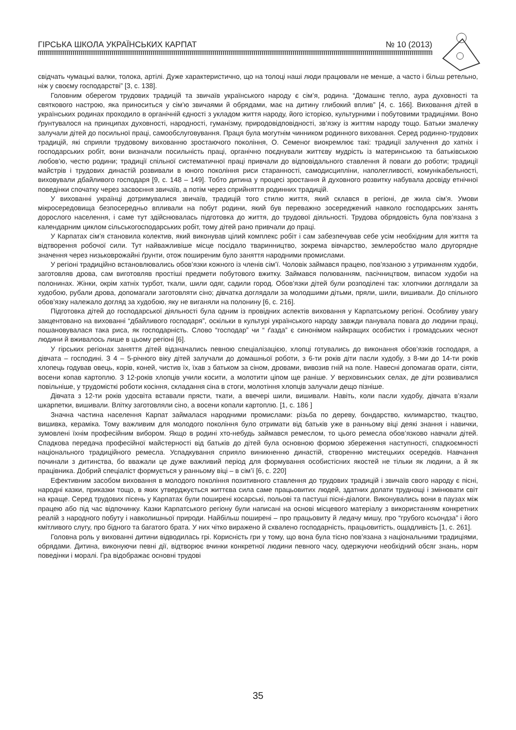ГІРСЬКА ШКОЛА УКРАЇНСЬКИХ КАРПАТ № 10 (2013)
свідчать чумацькі валки, толока, артілі. Дуже характеристично, що на толоці наші люди працювали не менше, а часто і більш ретельно, ніж у своєму господарстві” [3, с. 138].
Головним оберегом трудових традицій та звичаїв українського народу є сім’я, родина. “Домашнє тепло, аура духовності та святкового настрою, яка приноситься у сім’ю звичаями й обрядами, має на дитину глибокий вплив” [4, с. 166]. Виховання дітей в українських родинах проходило в органічній єдності з укладом життя народу, його історією, культурними і побутовими традиціями. Воно ґрунтувалося на принципах духовності, народності, гуманізму, природовідповідності, зв’язку із життям народу тощо. Батьки змалечку залучали дітей до посильної праці, самообслуговування. Праця була могутнім чинником родинного виховання. Серед родинно-трудових традицій, які сприяли трудовому вихованню зростаючого покоління, О. Семеног виокремлює такі: традиції залучення до хатніх і господарських робіт, вони визначали посильність праці, органічно поєднували життєву мудрість із материнською та батьківською любов’ю, честю родини; традиції спільної систематичної праці привчали до відповідального ставлення й поваги до роботи; традиції майстрів і трудових династій розвивали в юного покоління риси старанності, самодисципліни, наполегливості, комунікабельності, виховували дбайливого господаря [9, с. 148 – 149]. Тобто дитина у процесі зростання й духовного розвитку набувала досвіду етнічної поведінки спочатку через засвоєння звичаїв, а потім через сприйняття родинних традицій.
У вихованні українці дотримувалися звичаїв, традицій того стилю життя, який склався в регіоні, де жила сім’я. Умови мікросередовища безпосередньо впливали на побут родини, який був переважно зосереджений навколо господарських занять дорослого населення, і саме тут здійснювалась підготовка до життя, до трудової діяльності. Трудова обрядовість була пов’язана з календарним циклом сільськогосподарських робіт, тому дітей рано привчали до праці.
У Карпатах сім’я становила колектив, який виконував цілий комплекс робіт і сам забезпечував себе усім необхідним для життя та відтворення робочої сили. Тут найважливіше місце посідало тваринництво, зокрема вівчарство, землеробство мало другорядне значення через низьковрожайні ґрунти, отож поширеним було заняття народними промислами.
У регіоні традиційно встановлювались обов’язки кожного із членів сім’ї. Чоловік займався працею, пов’язаною з утриманням худоби, заготовляв дрова, сам виготовляв простіші предмети побутового вжитку. Займався полюванням, пасічництвом, випасом худоби на полонинах. Жінки, окрім хатніх турбот, ткали, шили одяг, садили город. Обов’язки дітей були розподілені так: хлопчики доглядали за худобою, рубали дрова, допомагали заготовляти сіно; дівчатка доглядали за молодшими дітьми, пряли, шили, вишивали. До спільного обов’язку належало догляд за худобою, яку не виганяли на полонину [6, с. 216].
Підготовка дітей до господарської діяльності була одним із провідних аспектів виховання у Карпатському регіоні. Особливу увагу закцентовано на вихованні “дбайливого господаря”, оскільки в культурі українського народу завжди панувала повага до людини праці, пошановувалася така риса, як господарність. Слово “господар” чи “ ґазда” є синонімом найкращих особистих і громадських чеснот людини й вживалось лише в цьому регіоні [6].
У гірських регіонах заняття дітей відзначались певною спеціалізацією, хлопці готувались до виконання обов’язків господаря, а дівчата – господині. З 4 – 5-річного віку дітей залучали до домашньої роботи, з 6-ти років діти пасли худобу, з 8-ми до 14-ти років хлопець годував овець, корів, коней, чистив їх, їхав з батьком за сіном, дровами, вивозив гній на поле. Навесні допомагав орати, сіяти, восени копав картоплю. З 12-років хлопців учили косити, а молотити ціпом ще раніше. У верховинських селах, де діти розвивалися повільніше, у трудомісткі роботи косіння, складання сіна в стоги, молотіння хлопців залучали дещо пізніше.
Дівчата з 12-ти років удосвіта вставали прясти, ткати, а ввечері шили, вишивали. Навіть, коли пасли худобу, дівчата в’язали шкарпетки, вишивали. Влітку заготовляли сіно, а восени копали картоплю. [1, с. 186 ]
Значна частина населення Карпат займалася народними промислами: різьба по дереву, бондарство, килимарство, ткацтво, вишивка, кераміка. Тому важливим для молодого покоління було отримати від батьків уже в ранньому віці деякі знання і навички, зумовлені їхнім професійним вибором. Якщо в родині хто-небудь займався ремеслом, то цього ремесла обов’язково навчали дітей. Спадкова передача професійної майстерності від батьків до дітей була основною формою збереження наступності, спадкоємності національного традиційного ремесла. Успадкування сприяло виникненню династій, створенню мистецьких осередків. Навчання починали з дитинства, бо вважали це дуже важливий період для формування особистісних якостей не тільки як людини, а й як працівника. Добрий спеціаліст формується у ранньому віці – в сім’ї [6, с. 220]
Ефективним засобом виховання в молодого покоління позитивного ставлення до трудових традицій і звичаїв свого народу є пісні, народні казки, приказки тощо, в яких утверджується життєва сила саме працьовитих людей, здатних долати труднощі і змінювати світ на краще. Серед трудових пісень у Карпатах були поширені косарські, польові та пастуші пісні-діалоги. Виконувались вони в паузах між працею або під час відпочинку. Казки Карпатського регіону були написані на основі місцевого матеріалу з використанням конкретних реалій з народного побуту і навколишньої природи. Найбільш поширені – про працьовиту й ледачу мишу, про “грубого ксьондза” і його кмітливого слугу, про бідного та багатого брата. У них чітко виражено й схвалено господарність, працьовитість, ощадливість [1, с. 261].
Головна роль у вихованні дитини відводилась грі. Корисність гри у тому, що вона була тісно пов’язана з національними традиціями, обрядами. Дитина, виконуючи певні дії, відтворює вчинки конкретної людини певного часу, одержуючи необхідний обсяг знань, норм поведінки і моралі. Гра відображає основні трудові
35